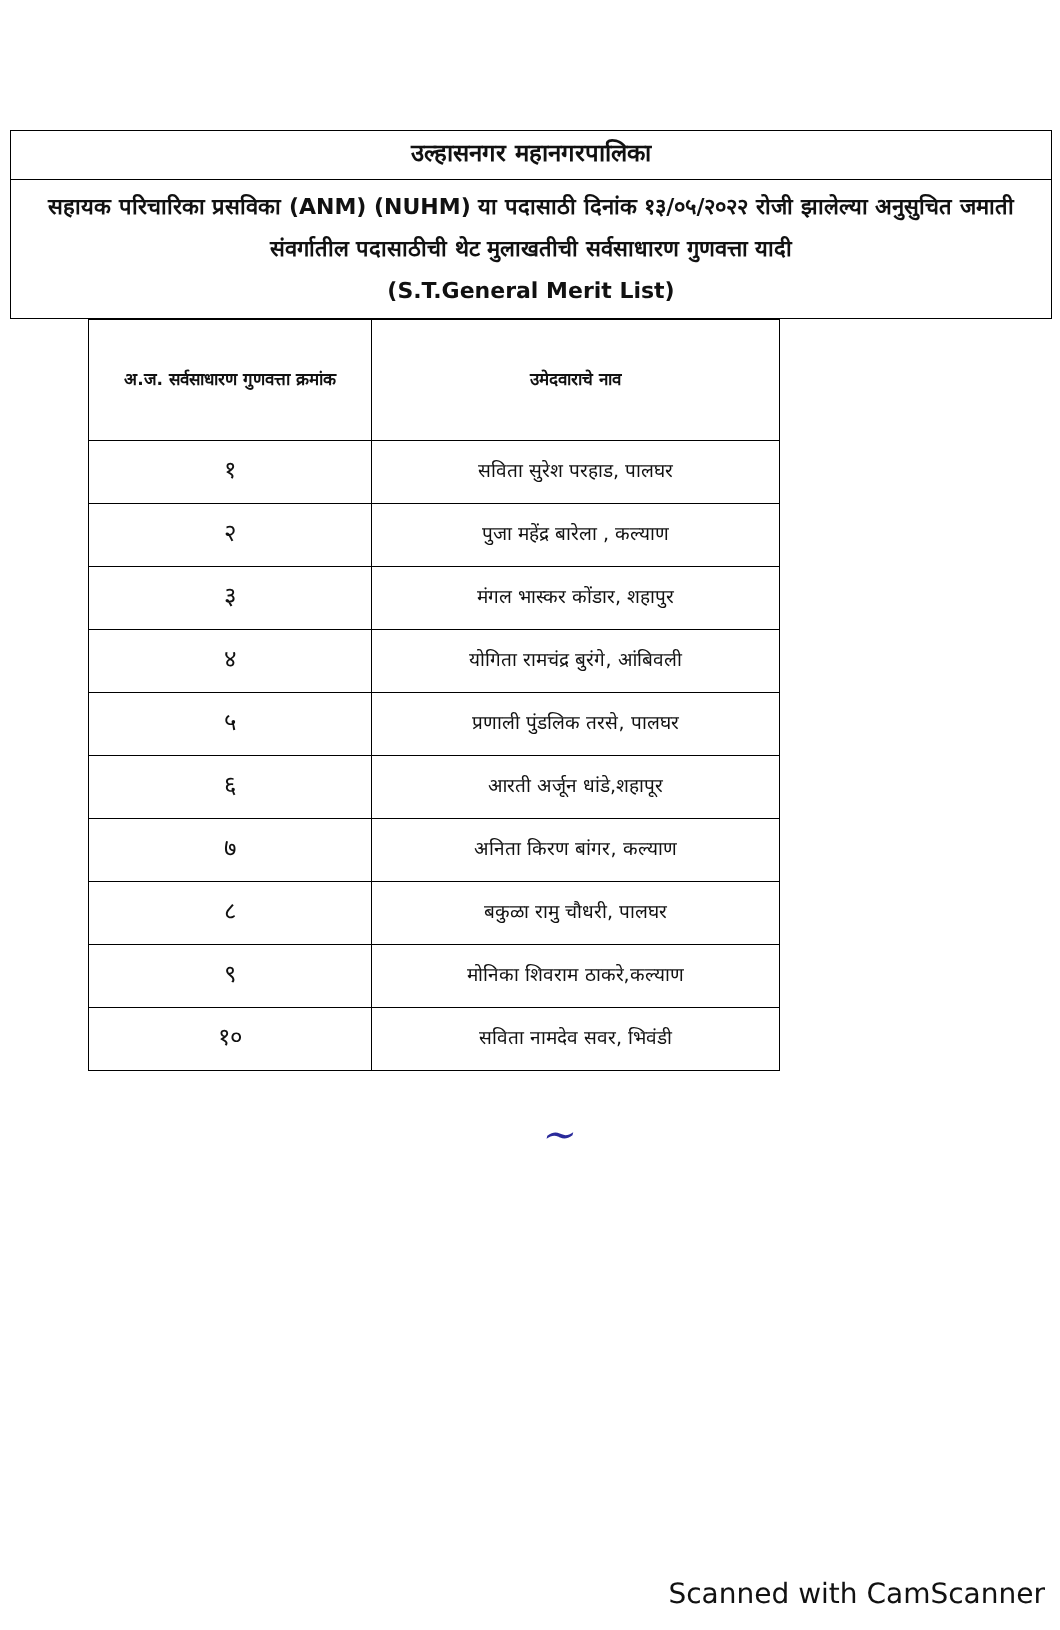उल्हासनगर महानगरपालिका
सहायक परिचारिका प्रसविका (ANM) (NUHM) या पदासाठी दिनांक १३/०५/२०२२ रोजी झालेल्या अनुसुचित जमाती संवर्गातील पदासाठीची थेट मुलाखतीची सर्वसाधारण गुणवत्ता यादी
(S.T.General Merit List)
| अ.ज. सर्वसाधारण गुणवत्ता क्रमांक | उमेदवाराचे नाव |
| --- | --- |
| १ | सविता सुरेश परहाड, पालघर |
| २ | पुजा महेंद्र बारेला , कल्याण |
| ३ | मंगल भास्कर कोंडार, शहापुर |
| ४ | योगिता रामचंद्र बुरंगे, आंबिवली |
| ५ | प्रणाली पुंडलिक तरसे, पालघर |
| ६ | आरती अर्जून धांडे,शहापूर |
| ७ | अनिता किरण बांगर, कल्याण |
| ८ | बकुळा रामु चौधरी, पालघर |
| ९ | मोनिका शिवराम ठाकरे,कल्याण |
| १० | सविता नामदेव सवर, भिवंडी |
~
Scanned with CamScanner